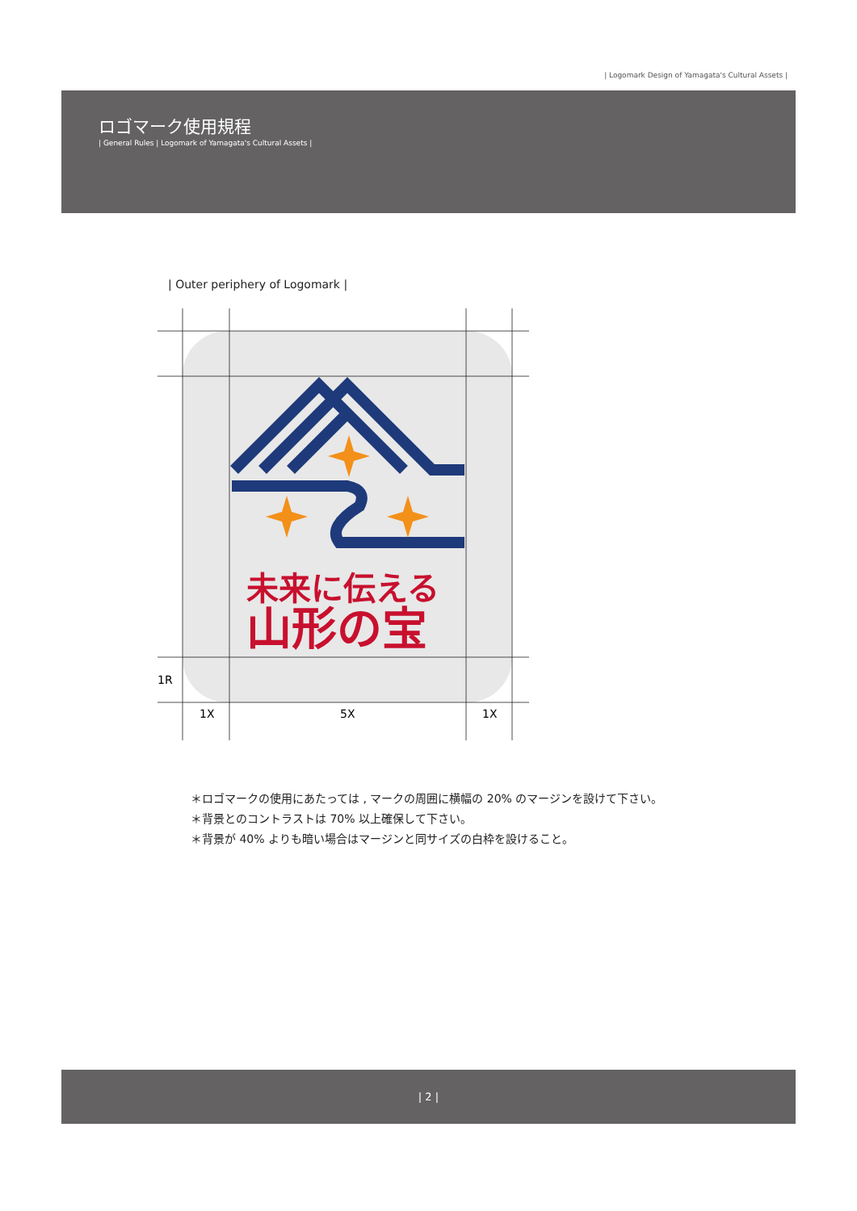| Logomark Design of Yamagata's Cultural Assets |
ロゴマーク使用規程
| General Rules | Logomark of Yamagata's Cultural Assets |
| Outer periphery of Logomark |
未来に伝える
山形の宝
1R
1X 5X 1X
＊ロゴマークの使用にあたっては , マークの周囲に横幅の 20% のマージンを設けて下さい。
＊背景とのコントラストは 70% 以上確保して下さい。
＊背景が 40% よりも暗い場合はマージンと同サイズの白枠を設けること。
| 2 |